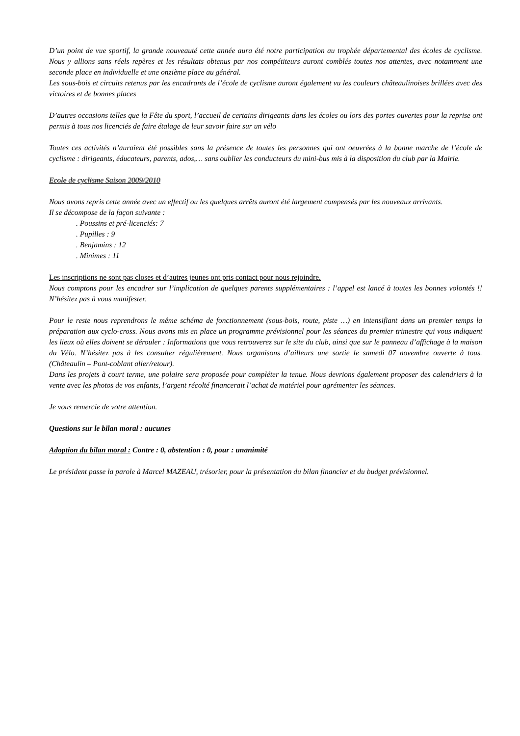D’un point de vue sportif, la grande nouveauté cette année aura été notre participation au trophée départemental des écoles de cyclisme. Nous y allions sans réels repères et les résultats obtenus par nos compétiteurs auront comblés toutes nos attentes, avec notamment une seconde place en individuelle et une onzième place au général.
Les sous-bois et circuits retenus par les encadrants de l’école de cyclisme auront également vu les couleurs châteaulinoises brillées avec des victoires et de bonnes places
D’autres occasions telles que la Fête du sport, l’accueil de certains dirigeants dans les écoles ou lors des portes ouvertes pour la reprise ont permis à tous nos licenciés de faire étalage de leur savoir faire sur un vélo
Toutes ces activités n’auraient été possibles sans la présence de toutes les personnes qui ont oeuvrées à la bonne marche de l’école de cyclisme : dirigeants, éducateurs, parents, ados,… sans oublier les conducteurs du mini-bus mis à la disposition du club par la Mairie.
Ecole de cyclisme Saison 2009/2010
Nous avons repris cette année avec un effectif ou les quelques arrêts auront été largement compensés par les nouveaux arrivants.
Il se décompose de la façon suivante :
. Poussins et pré-licenciés: 7
. Pupilles : 9
. Benjamins : 12
. Minimes : 11
Les inscriptions ne sont pas closes et d’autres jeunes ont pris contact pour nous rejoindre.
Nous comptons pour les encadrer sur l’implication de quelques parents supplémentaires : l’appel est lancé à toutes les bonnes volontés !! N’hésitez pas à vous manifester.
Pour le reste nous reprendrons le même schéma de fonctionnement (sous-bois, route, piste …) en intensifiant dans un premier temps la préparation aux cyclo-cross. Nous avons mis en place un programme prévisionnel pour les séances du premier trimestre qui vous indiquent les lieux où elles doivent se dérouler : Informations que vous retrouverez sur le site du club, ainsi que sur le panneau d’affichage à la maison du Vélo. N’hésitez pas à les consulter régulièrement. Nous organisons d’ailleurs une sortie le samedi 07 novembre ouverte à tous. (Châteaulin – Pont-coblant aller/retour).
Dans les projets à court terme, une polaire sera proposée pour compléter la tenue. Nous devrions également proposer des calendriers à la vente avec les photos de vos enfants, l’argent récolté financerait l’achat de matériel pour agrémenter les séances.
Je vous remercie de votre attention.
Questions sur le bilan moral : aucunes
Adoption du bilan moral : Contre : 0, abstention : 0, pour : unanimité
Le président passe la parole à Marcel MAZEAU, trésorier, pour la présentation du bilan financier et du budget prévisionnel.